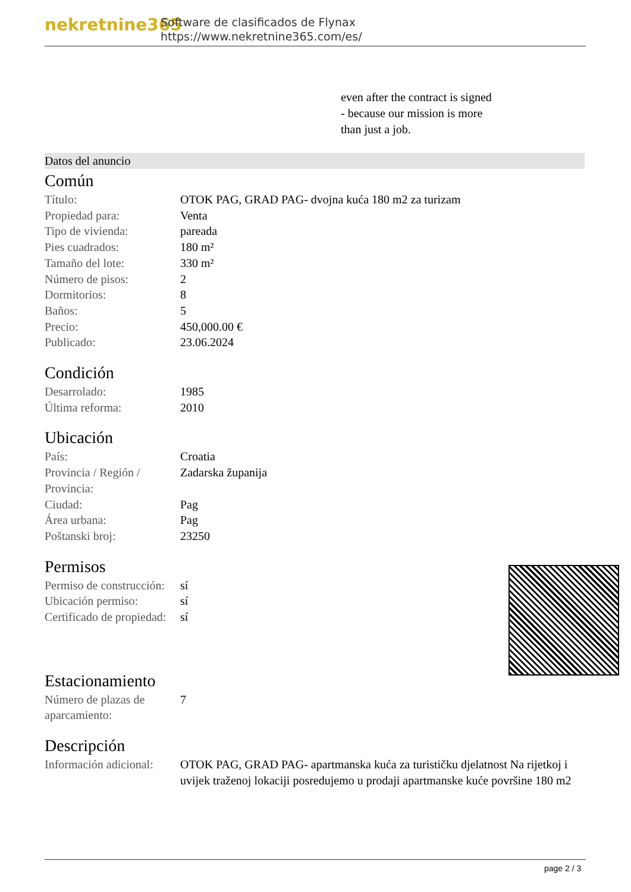nekretnine365
Software de clasificados de Flynax
https://www.nekretnine365.com/es/
even after the contract is signed
- because our mission is more
than just a job.
Datos del anuncio
Común
| Título: | OTOK PAG, GRAD PAG- dvojna kuća 180 m2 za turizam |
| Propiedad para: | Venta |
| Tipo de vivienda: | pareada |
| Pies cuadrados: | 180 m² |
| Tamaño del lote: | 330 m² |
| Número de pisos: | 2 |
| Dormitorios: | 8 |
| Baños: | 5 |
| Precio: | 450,000.00 € |
| Publicado: | 23.06.2024 |
Condición
| Desarrolado: | 1985 |
| Última reforma: | 2010 |
Ubicación
| País: | Croatia |
| Provincia / Región / Provincia: | Zadarska županija |
| Ciudad: | Pag |
| Área urbana: | Pag |
| Poštanski broj: | 23250 |
Permisos
| Permiso de construcción: | sí |
| Ubicación permiso: | sí |
| Certificado de propiedad: | sí |
Estacionamiento
| Número de plazas de aparcamiento: | 7 |
Descripción
| Información adicional: | OTOK PAG, GRAD PAG- apartmanska kuća za turističku djelatnost Na rijetkoj i uvijek traženoj lokaciji posredujemo u prodaji apartmanske kuće površine 180 m2 |
page 2 / 3